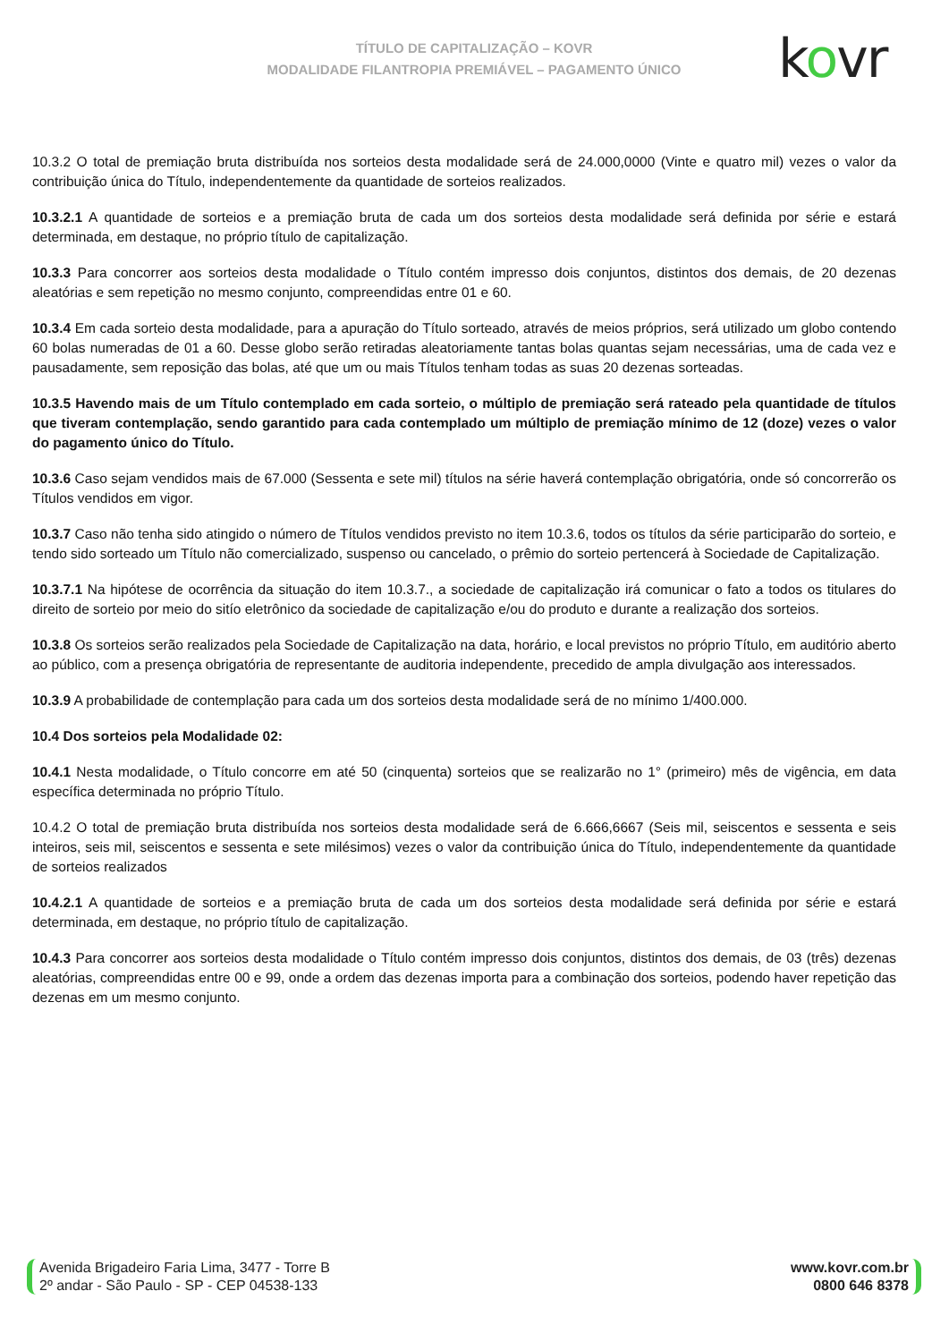TÍTULO DE CAPITALIZAÇÃO – KOVR
MODALIDADE FILANTROPIA PREMIÁVEL – PAGAMENTO ÚNICO
kovr
10.3.2 O total de premiação bruta distribuída nos sorteios desta modalidade será de 24.000,0000 (Vinte e quatro mil) vezes o valor da contribuição única do Título, independentemente da quantidade de sorteios realizados.
10.3.2.1 A quantidade de sorteios e a premiação bruta de cada um dos sorteios desta modalidade será definida por série e estará determinada, em destaque, no próprio título de capitalização.
10.3.3 Para concorrer aos sorteios desta modalidade o Título contém impresso dois conjuntos, distintos dos demais, de 20 dezenas aleatórias e sem repetição no mesmo conjunto, compreendidas entre 01 e 60.
10.3.4 Em cada sorteio desta modalidade, para a apuração do Título sorteado, através de meios próprios, será utilizado um globo contendo 60 bolas numeradas de 01 a 60. Desse globo serão retiradas aleatoriamente tantas bolas quantas sejam necessárias, uma de cada vez e pausadamente, sem reposição das bolas, até que um ou mais Títulos tenham todas as suas 20 dezenas sorteadas.
10.3.5 Havendo mais de um Título contemplado em cada sorteio, o múltiplo de premiação será rateado pela quantidade de títulos que tiveram contemplação, sendo garantido para cada contemplado um múltiplo de premiação mínimo de 12 (doze) vezes o valor do pagamento único do Título.
10.3.6 Caso sejam vendidos mais de 67.000 (Sessenta e sete mil) títulos na série haverá contemplação obrigatória, onde só concorrerão os Títulos vendidos em vigor.
10.3.7 Caso não tenha sido atingido o número de Títulos vendidos previsto no item 10.3.6, todos os títulos da série participarão do sorteio, e tendo sido sorteado um Título não comercializado, suspenso ou cancelado, o prêmio do sorteio pertencerá à Sociedade de Capitalização.
10.3.7.1 Na hipótese de ocorrência da situação do item 10.3.7., a sociedade de capitalização irá comunicar o fato a todos os titulares do direito de sorteio por meio do sitío eletrônico da sociedade de capitalização e/ou do produto e durante a realização dos sorteios.
10.3.8 Os sorteios serão realizados pela Sociedade de Capitalização na data, horário, e local previstos no próprio Título, em auditório aberto ao público, com a presença obrigatória de representante de auditoria independente, precedido de ampla divulgação aos interessados.
10.3.9 A probabilidade de contemplação para cada um dos sorteios desta modalidade será de no mínimo 1/400.000.
10.4 Dos sorteios pela Modalidade 02:
10.4.1 Nesta modalidade, o Título concorre em até 50 (cinquenta) sorteios que se realizarão no 1° (primeiro) mês de vigência, em data específica determinada no próprio Título.
10.4.2 O total de premiação bruta distribuída nos sorteios desta modalidade será de 6.666,6667 (Seis mil, seiscentos e sessenta e seis inteiros, seis mil, seiscentos e sessenta e sete milésimos) vezes o valor da contribuição única do Título, independentemente da quantidade de sorteios realizados
10.4.2.1 A quantidade de sorteios e a premiação bruta de cada um dos sorteios desta modalidade será definida por série e estará determinada, em destaque, no próprio título de capitalização.
10.4.3 Para concorrer aos sorteios desta modalidade o Título contém impresso dois conjuntos, distintos dos demais, de 03 (três) dezenas aleatórias, compreendidas entre 00 e 99, onde a ordem das dezenas importa para a combinação dos sorteios, podendo haver repetição das dezenas em um mesmo conjunto.
Avenida Brigadeiro Faria Lima, 3477 - Torre B
2º andar - São Paulo - SP - CEP 04538-133
www.kovr.com.br
0800 646 8378